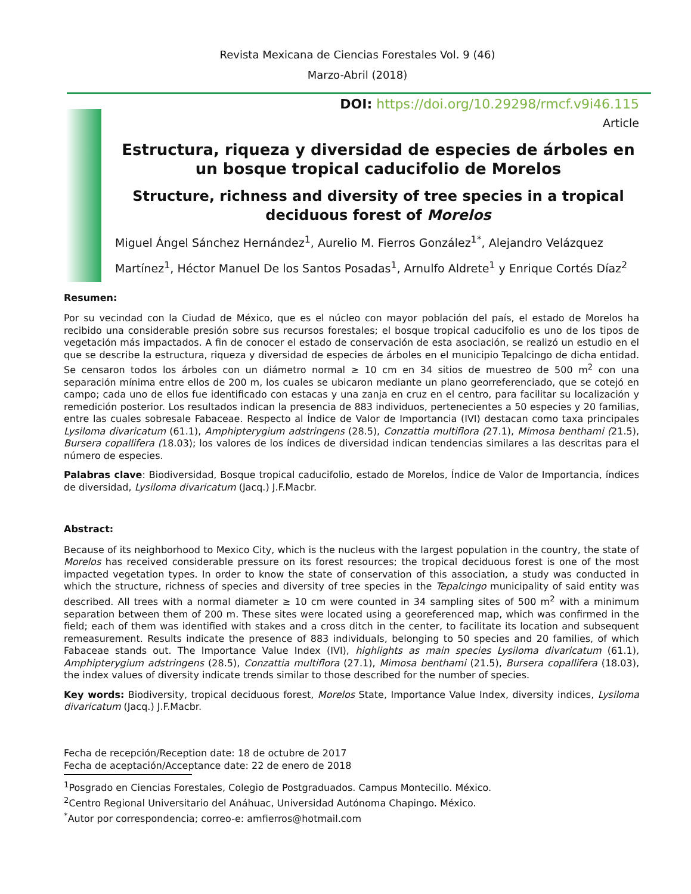Revista Mexicana de Ciencias Forestales Vol. 9 (46)
Marzo-Abril (2018)
DOI: https://doi.org/10.29298/rmcf.v9i46.115
Article
Estructura, riqueza y diversidad de especies de árboles en un bosque tropical caducifolio de Morelos
Structure, richness and diversity of tree species in a tropical deciduous forest of Morelos
Miguel Ángel Sánchez Hernández<sup>1</sup>, Aurelio M. Fierros González<sup>1*</sup>, Alejandro Velázquez Martínez<sup>1</sup>, Héctor Manuel De los Santos Posadas<sup>1</sup>, Arnulfo Aldrete<sup>1</sup> y Enrique Cortés Díaz<sup>2</sup>
Resumen:
Por su vecindad con la Ciudad de México, que es el núcleo con mayor población del país, el estado de Morelos ha recibido una considerable presión sobre sus recursos forestales; el bosque tropical caducifolio es uno de los tipos de vegetación más impactados. A fin de conocer el estado de conservación de esta asociación, se realizó un estudio en el que se describe la estructura, riqueza y diversidad de especies de árboles en el municipio Tepalcingo de dicha entidad. Se censaron todos los árboles con un diámetro normal ≥ 10 cm en 34 sitios de muestreo de 500 m<sup>2</sup> con una separación mínima entre ellos de 200 m, los cuales se ubicaron mediante un plano georreferenciado, que se cotejó en campo; cada uno de ellos fue identificado con estacas y una zanja en cruz en el centro, para facilitar su localización y remedición posterior. Los resultados indican la presencia de 883 individuos, pertenecientes a 50 especies y 20 familias, entre las cuales sobresale Fabaceae. Respecto al Índice de Valor de Importancia (IVI) destacan como taxa principales Lysiloma divaricatum (61.1), Amphipterygium adstringens (28.5), Conzattia multiflora (27.1), Mimosa benthami (21.5), Bursera copallifera (18.03); los valores de los índices de diversidad indican tendencias similares a las descritas para el número de especies.
Palabras clave: Biodiversidad, Bosque tropical caducifolio, estado de Morelos, Índice de Valor de Importancia, índices de diversidad, Lysiloma divaricatum (Jacq.) J.F.Macbr.
Abstract:
Because of its neighborhood to Mexico City, which is the nucleus with the largest population in the country, the state of Morelos has received considerable pressure on its forest resources; the tropical deciduous forest is one of the most impacted vegetation types. In order to know the state of conservation of this association, a study was conducted in which the structure, richness of species and diversity of tree species in the Tepalcingo municipality of said entity was described. All trees with a normal diameter ≥ 10 cm were counted in 34 sampling sites of 500 m<sup>2</sup> with a minimum separation between them of 200 m. These sites were located using a georeferenced map, which was confirmed in the field; each of them was identified with stakes and a cross ditch in the center, to facilitate its location and subsequent remeasurement. Results indicate the presence of 883 individuals, belonging to 50 species and 20 families, of which Fabaceae stands out. The Importance Value Index (IVI), highlights as main species Lysiloma divaricatum (61.1), Amphipterygium adstringens (28.5), Conzattia multiflora (27.1), Mimosa benthami (21.5), Bursera copallifera (18.03), the index values of diversity indicate trends similar to those described for the number of species.
Key words: Biodiversity, tropical deciduous forest, Morelos State, Importance Value Index, diversity indices, Lysiloma divaricatum (Jacq.) J.F.Macbr.
Fecha de recepción/Reception date: 18 de octubre de 2017
Fecha de aceptación/Acceptance date: 22 de enero de 2018
<sup>1</sup> Posgrado en Ciencias Forestales, Colegio de Postgraduados. Campus Montecillo. México.
<sup>2</sup> Centro Regional Universitario del Anáhuac, Universidad Autónoma Chapingo. México.
<sup>*</sup> Autor por correspondencia; correo-e: amfierros@hotmail.com